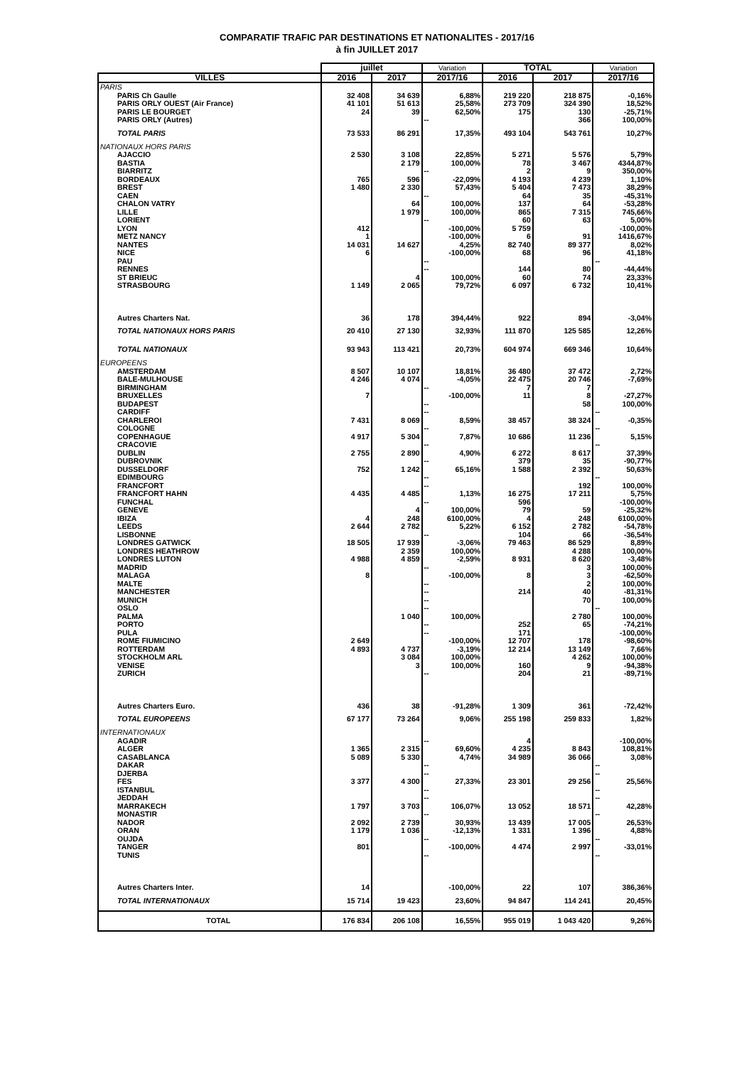COMPARATIF TRAFIC PAR DESTINATIONS ET NATIONALITES - 2017/16
à fin JUILLET 2017
| | juillet | | Variation | TOTAL | | Variation |
| --- | --- | --- | --- | --- | --- | --- |
| VILLES | 2016 | 2017 | 2017/16 | 2016 | 2017 | 2017/16 |
| PARIS | | | | | | |
| PARIS Ch Gaulle | 32 408 | 34 639 | 6,88% | 219 220 | 218 875 | -0,16% |
| PARIS ORLY OUEST (Air France) | 41 101 | 51 613 | 25,58% | 273 709 | 324 390 | 18,52% |
| PARIS LE BOURGET | 24 | 39 | 62,50% | 175 | 130 | -25,71% |
| PARIS ORLY (Autres) | | | -- | | 366 | 100,00% |
| TOTAL PARIS | 73 533 | 86 291 | 17,35% | 493 104 | 543 761 | 10,27% |
| NATIONAUX HORS PARIS | | | | | | |
| AJACCIO | 2 530 | 3 108 | 22,85% | 5 271 | 5 576 | 5,79% |
| BASTIA | | 2 179 | 100,00% | 78 | 3 467 | 4344,87% |
| BIARRITZ | | | -- | 2 | 9 | 350,00% |
| BORDEAUX | 765 | 596 | -22,09% | 4 193 | 4 239 | 1,10% |
| BREST | 1 480 | 2 330 | 57,43% | 5 404 | 7 473 | 38,29% |
| CAEN | | | -- | 64 | 35 | -45,31% |
| CHALON VATRY | | 64 | 100,00% | 137 | 64 | -53,28% |
| LILLE | | 1 979 | 100,00% | 865 | 7 315 | 745,66% |
| LORIENT | | | -- | 60 | 63 | 5,00% |
| LYON | 412 | | -100,00% | 5 759 | | -100,00% |
| METZ NANCY | 1 | | -100,00% | 6 | 91 | 1416,67% |
| NANTES | 14 031 | 14 627 | 4,25% | 82 740 | 89 377 | 8,02% |
| NICE | 6 | | -100,00% | 68 | 96 | 41,18% |
| PAU | | | -- | | | -- |
| RENNES | | | -- | 144 | 80 | -44,44% |
| ST BRIEUC | | 4 | 100,00% | 60 | 74 | 23,33% |
| STRASBOURG | 1 149 | 2 065 | 79,72% | 6 097 | 6 732 | 10,41% |
| Autres Charters Nat. | 36 | 178 | 394,44% | 922 | 894 | -3,04% |
| TOTAL NATIONAUX HORS PARIS | 20 410 | 27 130 | 32,93% | 111 870 | 125 585 | 12,26% |
| TOTAL NATIONAUX | 93 943 | 113 421 | 20,73% | 604 974 | 669 346 | 10,64% |
| EUROPEENS | | | | | | |
| AMSTERDAM | 8 507 | 10 107 | 18,81% | 36 480 | 37 472 | 2,72% |
| BALE-MULHOUSE | 4 246 | 4 074 | -4,05% | 22 475 | 20 746 | -7,69% |
| BIRMINGHAM | | | -- | 7 | 7 | |
| BRUXELLES | 7 | | -100,00% | 11 | 8 | -27,27% |
| BUDAPEST | | | -- | | 58 | 100,00% |
| CARDIFF | | | -- | | | -- |
| CHARLEROI | 7 431 | 8 069 | 8,59% | 38 457 | 38 324 | -0,35% |
| COLOGNE | | | -- | | | -- |
| COPENHAGUE | 4 917 | 5 304 | 7,87% | 10 686 | 11 236 | 5,15% |
| CRACOVIE | | | -- | | | -- |
| DUBLIN | 2 755 | 2 890 | 4,90% | 6 272 | 8 617 | 37,39% |
| DUBROVNIK | | | -- | 379 | 35 | -90,77% |
| DUSSELDORF | 752 | 1 242 | 65,16% | 1 588 | 2 392 | 50,63% |
| EDIMBOURG | | | -- | | | -- |
| FRANCFORT | | | -- | | 192 | 100,00% |
| FRANCFORT HAHN | 4 435 | 4 485 | 1,13% | 16 275 | 17 211 | 5,75% |
| FUNCHAL | | | -- | 596 | | -100,00% |
| GENEVE | | 4 | 100,00% | 79 | 59 | -25,32% |
| IBIZA | 4 | 248 | 6100,00% | 4 | 248 | 6100,00% |
| LEEDS | 2 644 | 2 782 | 5,22% | 6 152 | 2 782 | -54,78% |
| LISBONNE | | | -- | 104 | 66 | -36,54% |
| LONDRES GATWICK | 18 505 | 17 939 | -3,06% | 79 463 | 86 529 | 8,89% |
| LONDRES HEATHROW | | 2 359 | 100,00% | | 4 288 | 100,00% |
| LONDRES LUTON | 4 988 | 4 859 | -2,59% | 8 931 | 8 620 | -3,48% |
| MADRID | | | -- | | 3 | 100,00% |
| MALAGA | 8 | | -100,00% | 8 | 3 | -62,50% |
| MALTE | | | -- | | 2 | 100,00% |
| MANCHESTER | | | -- | 214 | 40 | -81,31% |
| MUNICH | | | -- | | 70 | 100,00% |
| OSLO | | | -- | | | -- |
| PALMA | | 1 040 | 100,00% | | 2 780 | 100,00% |
| PORTO | | | -- | 252 | 65 | -74,21% |
| PULA | | | -- | 171 | | -100,00% |
| ROME FIUMICINO | 2 649 | | -100,00% | 12 707 | 178 | -98,60% |
| ROTTERDAM | 4 893 | 4 737 | -3,19% | 12 214 | 13 149 | 7,66% |
| STOCKHOLM ARL | | 3 084 | 100,00% | | 4 262 | 100,00% |
| VENISE | | 3 | 100,00% | 160 | 9 | -94,38% |
| ZURICH | | | -- | 204 | 21 | -89,71% |
| Autres Charters Euro. | 436 | 38 | -91,28% | 1 309 | 361 | -72,42% |
| TOTAL EUROPEENS | 67 177 | 73 264 | 9,06% | 255 198 | 259 833 | 1,82% |
| INTERNATIONAUX | | | | | | |
| AGADIR | | | -- | 4 | | -100,00% |
| ALGER | 1 365 | 2 315 | 69,60% | 4 235 | 8 843 | 108,81% |
| CASABLANCA | 5 089 | 5 330 | 4,74% | 34 989 | 36 066 | 3,08% |
| DAKAR | | | -- | | | -- |
| DJERBA | | | -- | | | -- |
| FES | 3 377 | 4 300 | 27,33% | 23 301 | 29 256 | 25,56% |
| ISTANBUL | | | -- | | | -- |
| JEDDAH | | | -- | | | -- |
| MARRAKECH | 1 797 | 3 703 | 106,07% | 13 052 | 18 571 | 42,28% |
| MONASTIR | | | -- | | | -- |
| NADOR | 2 092 | 2 739 | 30,93% | 13 439 | 17 005 | 26,53% |
| ORAN | 1 179 | 1 036 | -12,13% | 1 331 | 1 396 | 4,88% |
| OUJDA | | | -- | | | -- |
| TANGER | 801 | | -100,00% | 4 474 | 2 997 | -33,01% |
| TUNIS | | | -- | | | -- |
| Autres Charters Inter. | 14 | | -100,00% | 22 | 107 | 386,36% |
| TOTAL INTERNATIONAUX | 15 714 | 19 423 | 23,60% | 94 847 | 114 241 | 20,45% |
| TOTAL | 176 834 | 206 108 | 16,55% | 955 019 | 1 043 420 | 9,26% |